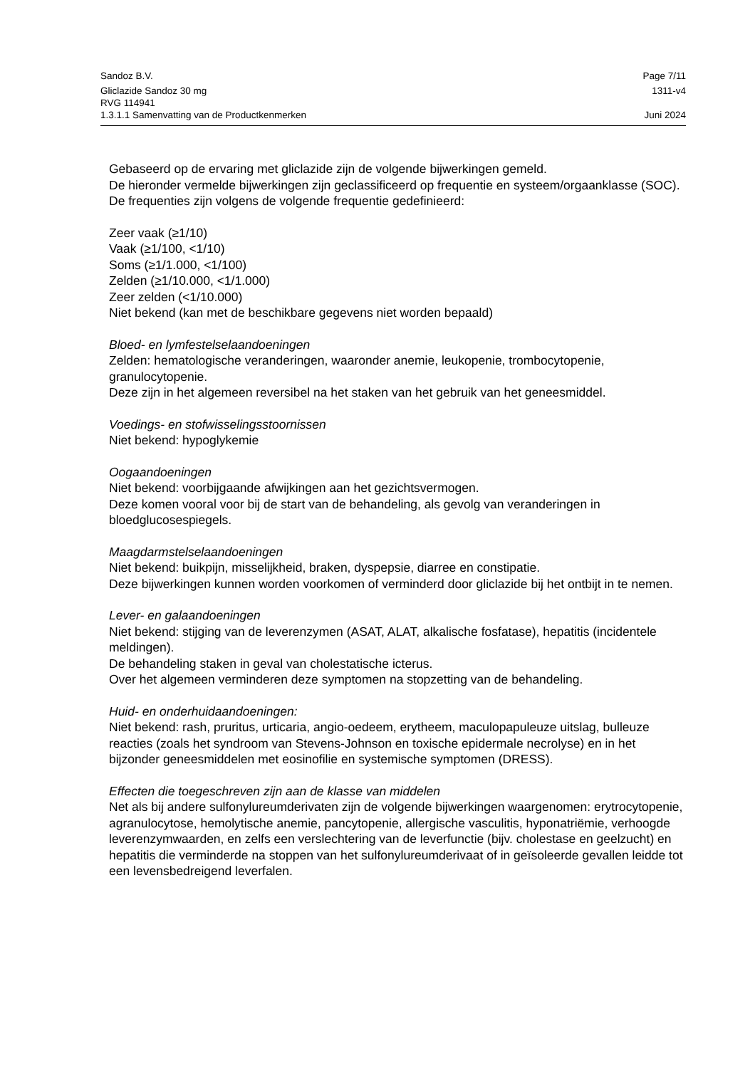Sandoz B.V. Page 7/11
Gliclazide Sandoz 30 mg 1311-v4
RVG 114941
1.3.1.1 Samenvatting van de Productkenmerken Juni 2024
Gebaseerd op de ervaring met gliclazide zijn de volgende bijwerkingen gemeld.
De hieronder vermelde bijwerkingen zijn geclassificeerd op frequentie en systeem/orgaanklasse (SOC). De frequenties zijn volgens de volgende frequentie gedefinieerd:
Zeer vaak (≥1/10)
Vaak (≥1/100, <1/10)
Soms (≥1/1.000, <1/100)
Zelden (≥1/10.000, <1/1.000)
Zeer zelden (<1/10.000)
Niet bekend (kan met de beschikbare gegevens niet worden bepaald)
Bloed- en lymfestelselaandoeningen
Zelden: hematologische veranderingen, waaronder anemie, leukopenie, trombocytopenie, granulocytopenie.
Deze zijn in het algemeen reversibel na het staken van het gebruik van het geneesmiddel.
Voedings- en stofwisselingsstoornissen
Niet bekend: hypoglykemie
Oogaandoeningen
Niet bekend: voorbijgaande afwijkingen aan het gezichtsvermogen.
Deze komen vooral voor bij de start van de behandeling, als gevolg van veranderingen in bloedglucosespiegels.
Maagdarmstelselaandoeningen
Niet bekend: buikpijn, misselijkheid, braken, dyspepsie, diarree en constipatie.
Deze bijwerkingen kunnen worden voorkomen of verminderd door gliclazide bij het ontbijt in te nemen.
Lever- en galaandoeningen
Niet bekend: stijging van de leverenzymen (ASAT, ALAT, alkalische fosfatase), hepatitis (incidentele meldingen).
De behandeling staken in geval van cholestatische icterus.
Over het algemeen verminderen deze symptomen na stopzetting van de behandeling.
Huid- en onderhuidaandoeningen:
Niet bekend: rash, pruritus, urticaria, angio-oedeem, erytheem, maculopapuleuze uitslag, bulleuze reacties (zoals het syndroom van Stevens-Johnson en toxische epidermale necrolyse) en in het bijzonder geneesmiddelen met eosinofilie en systemische symptomen (DRESS).
Effecten die toegeschreven zijn aan de klasse van middelen
Net als bij andere sulfonylureumderivaten zijn de volgende bijwerkingen waargenomen: erytrocytopenie, agranulocytose, hemolytische anemie, pancytopenie, allergische vasculitis, hyponatriëmie, verhoogde leverenzymwaarden, en zelfs een verslechtering van de leverfunctie (bijv. cholestase en geelzucht) en hepatitis die verminderde na stoppen van het sulfonylureumderivaat of in geïsoleerde gevallen leidde tot een levensbedreigend leverfalen.